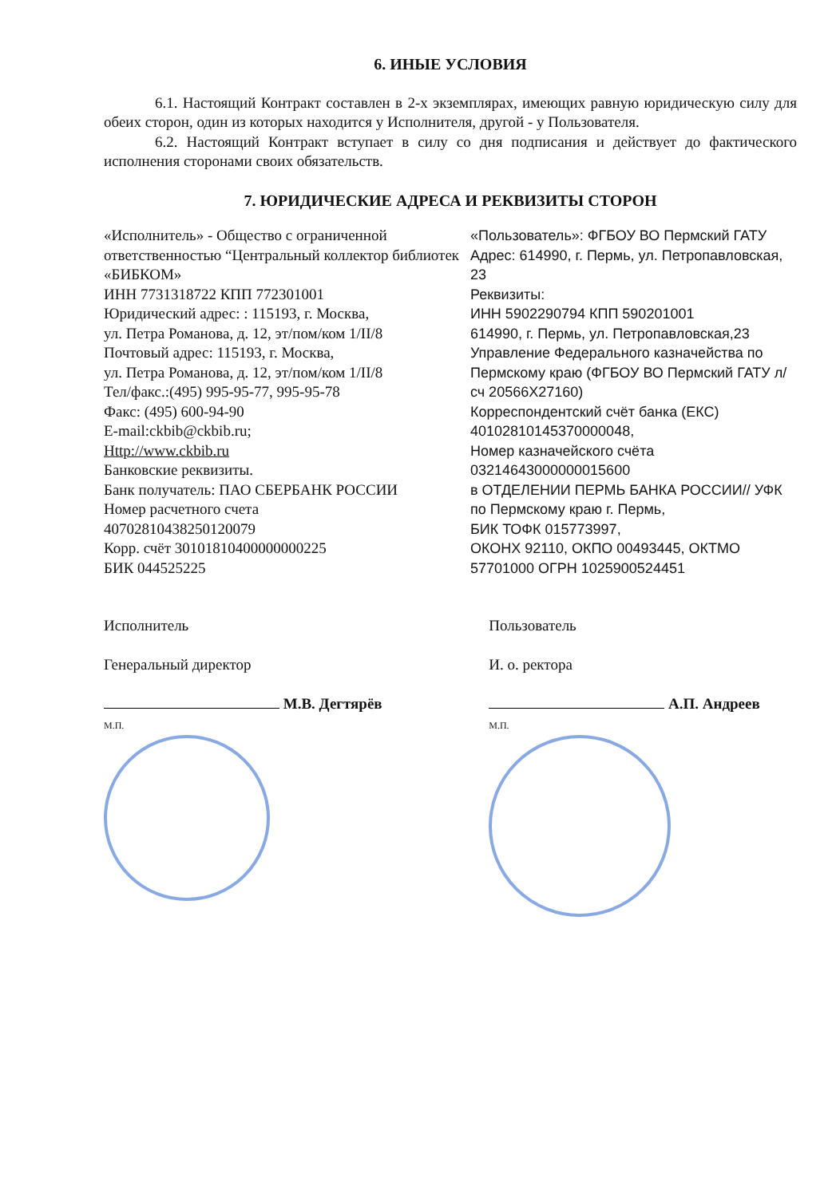6. ИНЫЕ УСЛОВИЯ
6.1. Настоящий Контракт составлен в 2-х экземплярах, имеющих равную юридическую силу для обеих сторон, один из которых находится у Исполнителя, другой - у Пользователя.
6.2. Настоящий Контракт вступает в силу со дня подписания и действует до фактического исполнения сторонами своих обязательств.
7. ЮРИДИЧЕСКИЕ АДРЕСА И РЕКВИЗИТЫ СТОРОН
«Исполнитель» - Общество с ограниченной ответственностью “Центральный коллектор библиотек «БИБКОМ»
ИНН 7731318722 КПП 772301001
Юридический адрес: : 115193, г. Москва,
ул. Петра Романова, д. 12, эт/пом/ком 1/II/8
Почтовый адрес: 115193, г. Москва,
ул. Петра Романова, д. 12, эт/пом/ком 1/II/8
Тел/факс.:(495) 995-95-77, 995-95-78
Факс: (495) 600-94-90
E-mail:ckbib@ckbib.ru;
Http://www.ckbib.ru
Банковские реквизиты.
Банк получатель: ПАО СБЕРБАНК РОССИИ
Номер расчетного счета
40702810438250120079
Корр. счёт 30101810400000000225
БИК 044525225
«Пользователь»: ФГБОУ ВО Пермский ГАТУ
Адрес: 614990, г. Пермь, ул. Петропавловская, 23
Реквизиты:
ИНН 5902290794 КПП 590201001
614990, г. Пермь, ул. Петропавловская,23
Управление Федерального казначейства по Пермскому краю (ФГБОУ ВО Пермский ГАТУ л/сч 20566Х27160)
Корреспондентский счёт банка (ЕКС) 40102810145370000048,
Номер казначейского счёта 03214643000000015600
в ОТДЕЛЕНИИ ПЕРМЬ БАНКА РОССИИ// УФК по Пермскому краю г. Пермь,
БИК ТОФК 015773997,
ОКОНХ 92110, ОКПО 00493445, ОКТМО 57701000 ОГРН 1025900524451
Исполнитель
Генеральный директор
М.В. Дегтярёв
М.П.
Пользователь
И. о. ректора
А.П. Андреев
М.П.